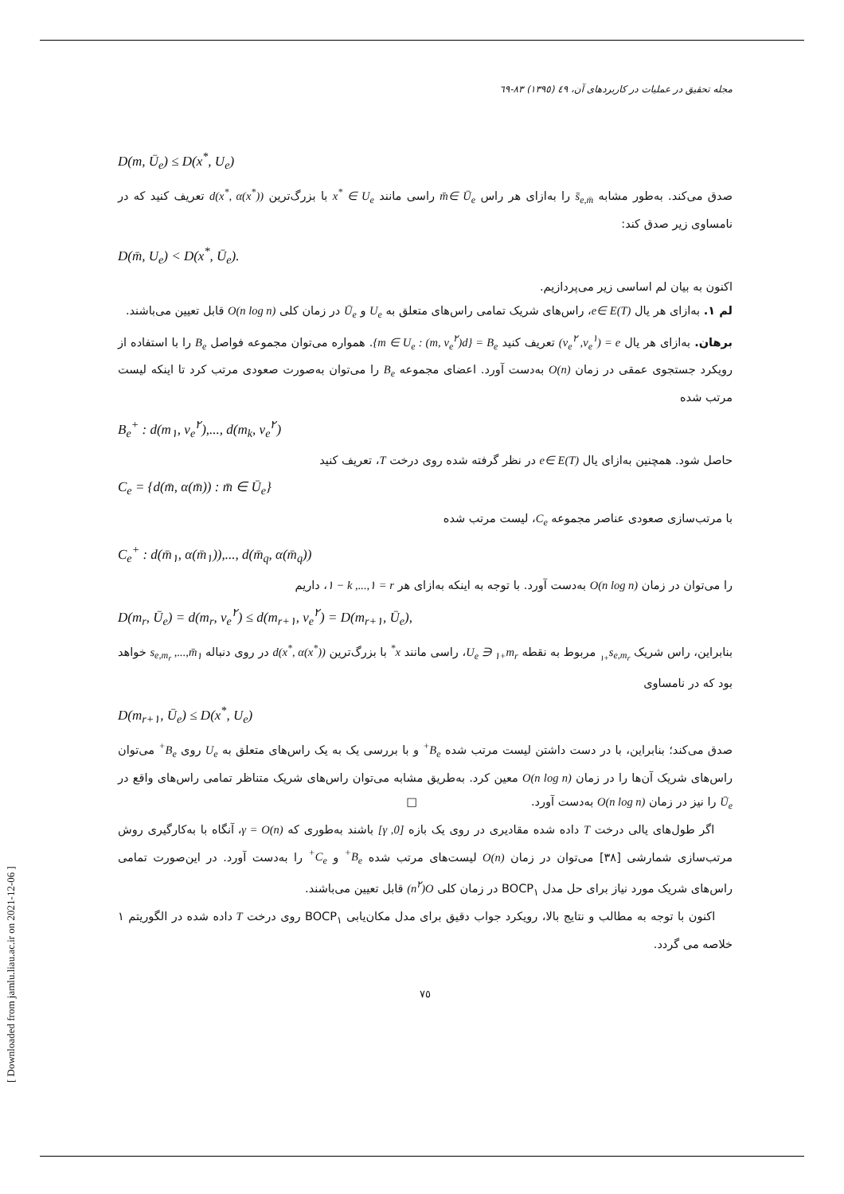[ Downloaded from jamlu.liau.ac.ir on 2021-12-06 ]
مجله تحقیق در عملیات در کاربردهای آن، ٤٩ (١٣٩٥) ٨٣-٦٩
D(m, Ū<sub>e</sub>) ≤ D(x<sup>*</sup>, U<sub>e</sub>)
صدق می‌کند. به‌طور مشابه s̄<sub>e,m̄</sub> را به‌ازای هر راس m̄∈ Ū<sub>e</sub> راسی مانند x<sup>*</sup> ∈ U<sub>e</sub> با بزرگ‌ترین d(x<sup>*</sup>, α(x<sup>*</sup>)) تعریف کنید که در نامساوی زیر صدق کند:
D(m̄, U<sub>e</sub>) < D(x<sup>*</sup>, Ū<sub>e</sub>).
اکنون به بیان لم اساسی زیر می‌پردازیم.
لم ١. به‌ازای هر یال e∈ E(T)، راس‌های شریک تمامی راس‌های متعلق به U<sub>e</sub> و Ū<sub>e</sub> در زمان کلی O(n log n) قابل تعیین می‌باشند.
برهان. به‌ازای هر یال e = (v<sub>e</sub><sup>١</sup>, v<sub>e</sub><sup>٢</sup>) تعریف کنید B<sub>e</sub> = {d(m, v<sub>e</sub><sup>٢</sup>) : m ∈ U<sub>e</sub>}. همواره می‌توان مجموعه فواصل B<sub>e</sub> را با استفاده از رویکرد جستجوی عمقی در زمان O(n) به‌دست آورد. اعضای مجموعه B<sub>e</sub> را می‌توان به‌صورت صعودی مرتب کرد تا اینکه لیست مرتب شده
B<sub>e</sub><sup>+</sup> : d(m<sub>١</sub>, v<sub>e</sub><sup>٢</sup>),..., d(m<sub>k</sub>, v<sub>e</sub><sup>٢</sup>)
حاصل شود. همچنین به‌ازای یال e∈ E(T) در نظر گرفته شده روی درخت T، تعریف کنید
C<sub>e</sub> = {d(m̄, α(m̄)) : m̄ ∈ Ū<sub>e</sub>}
با مرتب‌سازی صعودی عناصر مجموعه C<sub>e</sub>، لیست مرتب شده
C<sub>e</sub><sup>+</sup> : d(m̄<sub>١</sub>, α(m̄<sub>١</sub>)),..., d(m̄<sub>q</sub>, α(m̄<sub>q</sub>))
را می‌توان در زمان O(n log n) به‌دست آورد. با توجه به اینکه به‌ازای هر r = ١,..., k − ١، داریم
D(m<sub>r</sub>, Ū<sub>e</sub>) = d(m<sub>r</sub>, v<sub>e</sub><sup>٢</sup>) ≤ d(m<sub>r+١</sub>, v<sub>e</sub><sup>٢</sup>) = D(m<sub>r+١</sub>, Ū<sub>e</sub>),
بنابراین، راس شریک s<sub>e,m<sub>r+١</sub></sub> مربوط به نقطه m<sub>r+١</sub> ∈ U<sub>e</sub>، راسی مانند x<sup>*</sup> با بزرگ‌ترین d(x<sup>*</sup>, α(x<sup>*</sup>)) در روی دنباله m̄<sub>١</sub>,..., s<sub>e,m<sub>r</sub></sub> خواهد بود که در نامساوی
D(m<sub>r+١</sub>, Ū<sub>e</sub>) ≤ D(x<sup>*</sup>, U<sub>e</sub>)
صدق می‌کند؛ بنابراین، با در دست داشتن لیست مرتب شده B<sub>e</sub><sup>+</sup> و با بررسی یک به یک راس‌های متعلق به U<sub>e</sub> روی B<sub>e</sub><sup>+</sup> می‌توان راس‌های شریک آن‌ها را در زمان O(n log n) معین کرد. به‌طریق مشابه می‌توان راس‌های شریک متناظر تمامی راس‌های واقع در Ū<sub>e</sub> را نیز در زمان O(n log n) به‌دست آورد. □
اگر طول‌های یالی درخت T داده شده مقادیری در روی یک بازه [0, γ] باشند به‌طوری که γ = O(n)، آنگاه با به‌کارگیری روش مرتب‌سازی شمارشی [٣٨] می‌توان در زمان O(n) لیست‌های مرتب شده B<sub>e</sub><sup>+</sup> و C<sub>e</sub><sup>+</sup> را به‌دست آورد. در این‌صورت تمامی راس‌های شریک مورد نیاز برای حل مدل BOCP<sub>١</sub> در زمان کلی O(n<sup>٢</sup>) قابل تعیین می‌باشند.
اکنون با توجه به مطالب و نتایج بالا، رویکرد جواب دقیق برای مدل مکان‌یابی BOCP<sub>١</sub> روی درخت T داده شده در الگوریتم ١ خلاصه می گردد.
٧٥